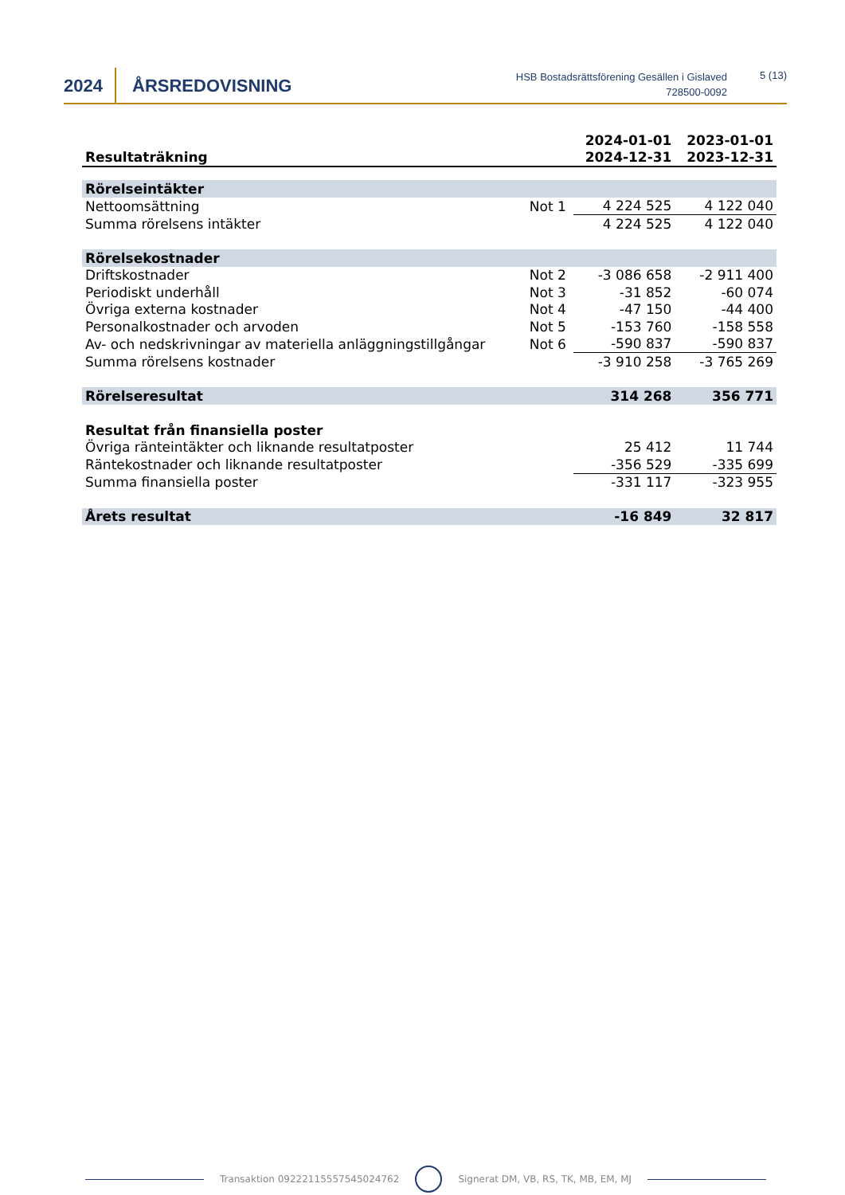2024 ÅRSREDOVISNING
HSB Bostadsrättsförening Gesällen i Gislaved
728500-0092
5 (13)
| | | 2024-01-01 | 2023-01-01 |
| --- | --- | --- | --- |
| Resultaträkning | | 2024-12-31 | 2023-12-31 |
| Rörelseintäkter | | | |
| Nettoomsättning | Not 1 | 4 224 525 | 4 122 040 |
| Summa rörelsens intäkter | | 4 224 525 | 4 122 040 |
| Rörelsekostnader | | | |
| Driftskostnader | Not 2 | -3 086 658 | -2 911 400 |
| Periodiskt underhåll | Not 3 | -31 852 | -60 074 |
| Övriga externa kostnader | Not 4 | -47 150 | -44 400 |
| Personalkostnader och arvoden | Not 5 | -153 760 | -158 558 |
| Av- och nedskrivningar av materiella anläggningstillgångar | Not 6 | -590 837 | -590 837 |
| Summa rörelsens kostnader | | -3 910 258 | -3 765 269 |
| Rörelseresultat | | 314 268 | 356 771 |
| Resultat från finansiella poster | | | |
| Övriga ränteintäkter och liknande resultatposter | | 25 412 | 11 744 |
| Räntekostnader och liknande resultatposter | | -356 529 | -335 699 |
| Summa finansiella poster | | -331 117 | -323 955 |
| Årets resultat | | -16 849 | 32 817 |
Transaktion 09222115557545024762 Signerat DM, VB, RS, TK, MB, EM, MJ